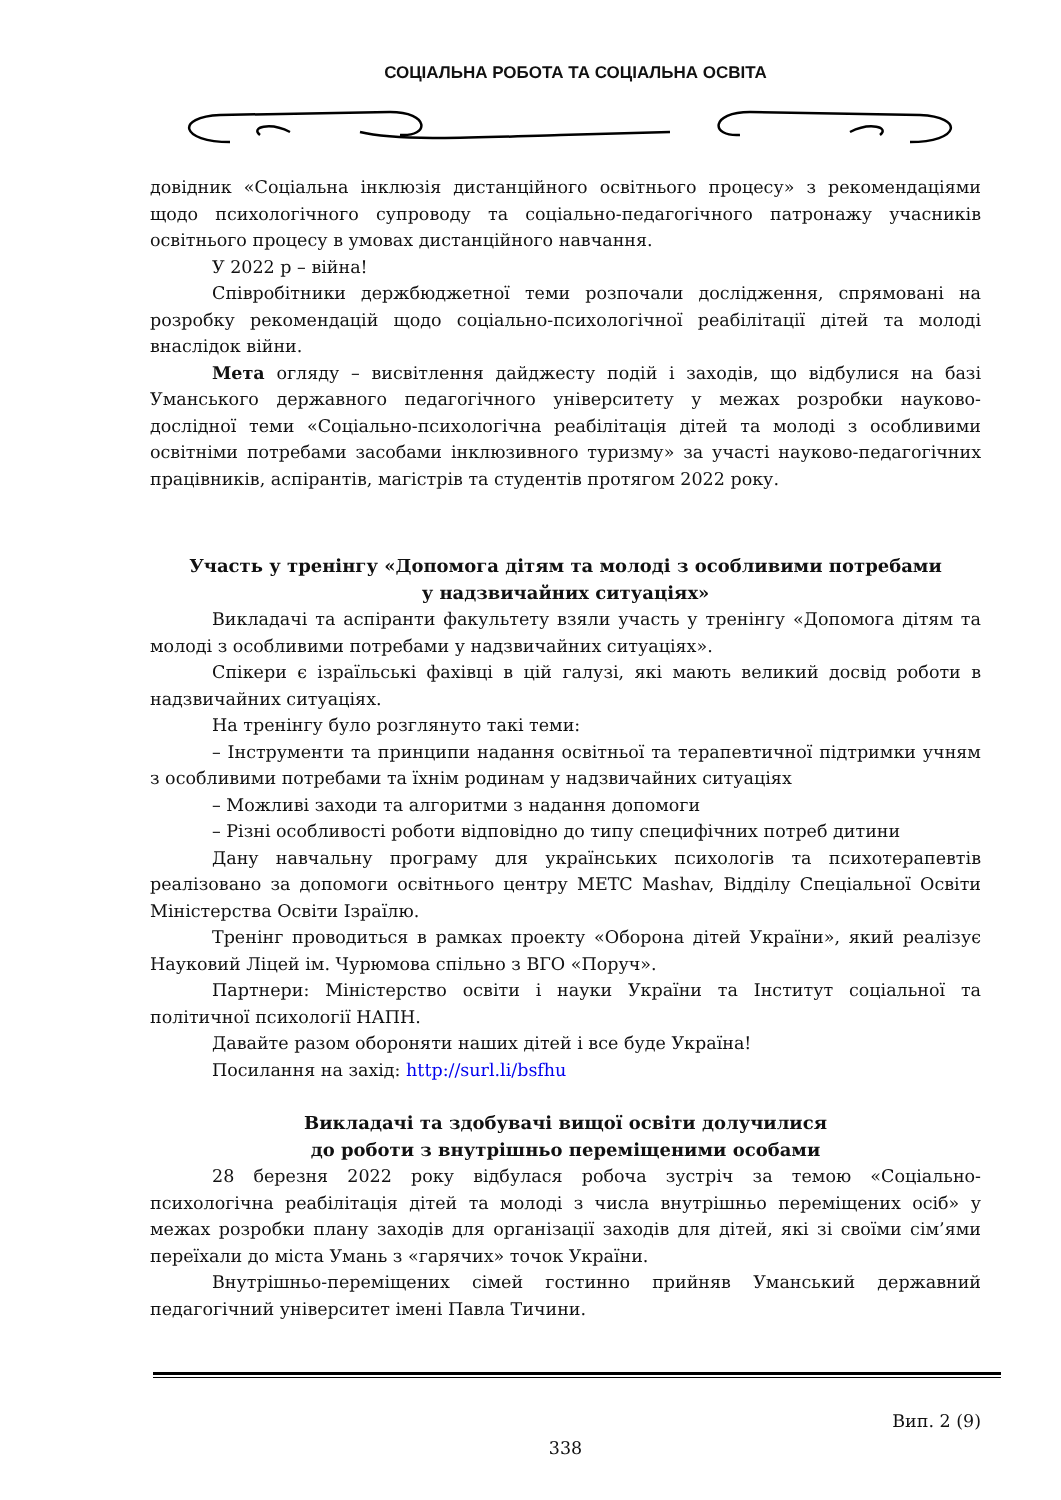СОЦІАЛЬНА РОБОТА ТА СОЦІАЛЬНА ОСВІТА
довідник «Соціальна інклюзія дистанційного освітнього процесу» з рекомендаціями щодо психологічного супроводу та соціально-педагогічного патронажу учасників освітнього процесу в умовах дистанційного навчання.
У 2022 р – війна!
Співробітники держбюджетної теми розпочали дослідження, спрямовані на розробку рекомендацій щодо соціально-психологічної реабілітації дітей та молоді внаслідок війни.
Мета огляду – висвітлення дайджесту подій і заходів, що відбулися на базі Уманського державного педагогічного університету у межах розробки науково-дослідної теми «Соціально-психологічна реабілітація дітей та молоді з особливими освітніми потребами засобами інклюзивного туризму» за участі науково-педагогічних працівників, аспірантів, магістрів та студентів протягом 2022 року.
Участь у тренінгу «Допомога дітям та молоді з особливими потребами
у надзвичайних ситуаціях»
Викладачі та аспіранти факультету взяли участь у тренінгу «Допомога дітям та молоді з особливими потребами у надзвичайних ситуаціях».
Спікери є ізраїльські фахівці в цій галузі, які мають великий досвід роботи в надзвичайних ситуаціях.
На тренінгу було розглянуто такі теми:
– Інструменти та принципи надання освітньої та терапевтичної підтримки учням з особливими потребами та їхнім родинам у надзвичайних ситуаціях
– Можливі заходи та алгоритми з надання допомоги
– Різні особливості роботи відповідно до типу специфічних потреб дитини
Дану навчальну програму для українських психологів та психотерапевтів реалізовано за допомоги освітнього центру METC Mashav, Відділу Спеціальної Освіти Міністерства Освіти Ізраїлю.
Тренінг проводиться в рамках проекту «Оборона дітей України», який реалізує Науковий Ліцей ім. Чурюмова спільно з ВГО «Поруч».
Партнери: Міністерство освіти і науки України та Інститут соціальної та політичної психології НАПН.
Давайте разом обороняти наших дітей і все буде Україна!
Посилання на захід: http://surl.li/bsfhu
Викладачі та здобувачі вищої освіти долучилися
до роботи з внутрішньо переміщеними особами
28 березня 2022 року відбулася робоча зустріч за темою «Соціально-психологічна реабілітація дітей та молоді з числа внутрішньо переміщених осіб» у межах розробки плану заходів для організації заходів для дітей, які зі своїми сім’ями переїхали до міста Умань з «гарячих» точок України.
Внутрішньо-переміщених сімей гостинно прийняв Уманський державний педагогічний університет імені Павла Тичини.
Вип. 2 (9)
338